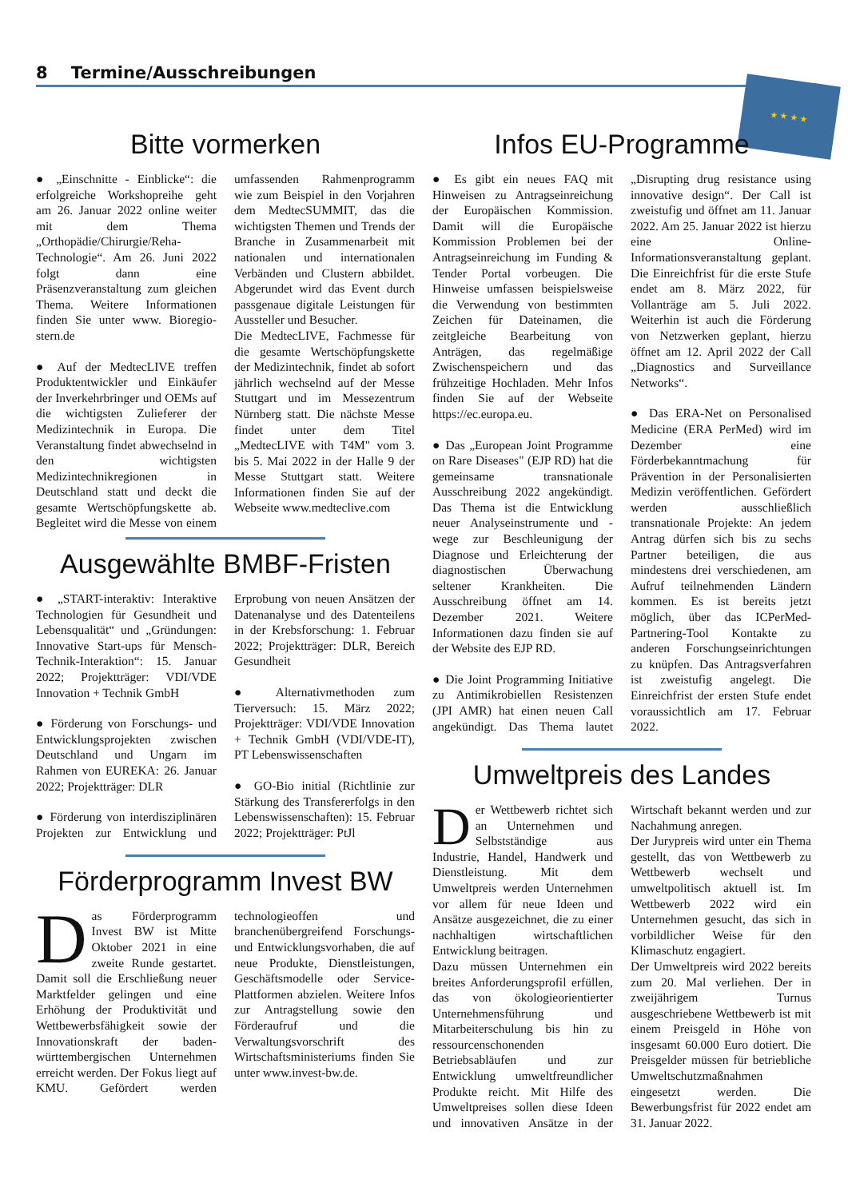8 Termine/Ausschreibungen ★ ★ ★ ★
Bitte vormerken
● „Einschnitte - Einblicke“: die erfolgreiche Workshopreihe geht am 26. Januar 2022 online weiter mit dem Thema „Orthopädie/Chirurgie/Reha-Technologie“. Am 26. Juni 2022 folgt dann eine Präsenzveranstaltung zum gleichen Thema. Weitere Informationen finden Sie unter www. Bioregio-stern.de
● Auf der MedtecLIVE treffen Produktentwickler und Einkäufer der Inverkehrbringer und OEMs auf die wichtigsten Zulieferer der Medizintechnik in Europa. Die Veranstaltung findet abwechselnd in den wichtigsten Medizintechnikregionen in Deutschland statt und deckt die gesamte Wertschöpfungskette ab. Begleitet wird die Messe von einem umfassenden Rahmenprogramm wie zum Beispiel in den Vorjahren dem MedtecSUMMIT, das die wichtigsten Themen und Trends der Branche in Zusammenarbeit mit nationalen und internationalen Verbänden und Clustern abbildet. Abgerundet wird das Event durch passgenaue digitale Leistungen für Aussteller und Besucher.
Die MedtecLIVE, Fachmesse für die gesamte Wertschöpfungskette der Medizintechnik, findet ab sofort jährlich wechselnd auf der Messe Stuttgart und im Messezentrum Nürnberg statt. Die nächste Messe findet unter dem Titel „MedtecLIVE with T4M" vom 3. bis 5. Mai 2022 in der Halle 9 der Messe Stuttgart statt. Weitere Informationen finden Sie auf der Webseite www.medteclive.com
Ausgewählte BMBF-Fristen
● „START-interaktiv: Interaktive Technologien für Gesundheit und Lebensqualität“ und „Gründungen: Innovative Start-ups für Mensch-Technik-Interaktion“: 15. Januar 2022; Projektträger: VDI/VDE Innovation + Technik GmbH
● Förderung von Forschungs- und Entwicklungsprojekten zwischen Deutschland und Ungarn im Rahmen von EUREKA: 26. Januar 2022; Projektträger: DLR
● Förderung von interdisziplinären Projekten zur Entwicklung und Erprobung von neuen Ansätzen der Datenanalyse und des Datenteilens in der Krebsforschung: 1. Februar 2022; Projektträger: DLR, Bereich Gesundheit
● Alternativmethoden zum Tierversuch: 15. März 2022; Projektträger: VDI/VDE Innovation + Technik GmbH (VDI/VDE-IT), PT Lebenswissenschaften
● GO-Bio initial (Richtlinie zur Stärkung des Transfererfolgs in den Lebenswissenschaften): 15. Februar 2022; Projektträger: PtJl
Förderprogramm Invest BW
Das Förderprogramm Invest BW ist Mitte Oktober 2021 in eine zweite Runde gestartet. Damit soll die Erschließung neuer Marktfelder gelingen und eine Erhöhung der Produktivität und Wettbewerbsfähigkeit sowie der Innovationskraft der baden-württembergischen Unternehmen erreicht werden. Der Fokus liegt auf KMU. Gefördert werden technologieoffen und branchenübergreifend Forschungs- und Entwicklungsvorhaben, die auf neue Produkte, Dienstleistungen, Geschäftsmodelle oder Service-Plattformen abzielen. Weitere Infos zur Antragstellung sowie den Förderaufruf und die Verwaltungsvorschrift des Wirtschaftsministeriums finden Sie unter www.invest-bw.de.
Infos EU-Programme
● Es gibt ein neues FAQ mit Hinweisen zu Antragseinreichung der Europäischen Kommission. Damit will die Europäische Kommission Problemen bei der Antragseinreichung im Funding & Tender Portal vorbeugen. Die Hinweise umfassen beispielsweise die Verwendung von bestimmten Zeichen für Dateinamen, die zeitgleiche Bearbeitung von Anträgen, das regelmäßige Zwischenspeichern und das frühzeitige Hochladen. Mehr Infos finden Sie auf der Webseite https://ec.europa.eu.
● Das „European Joint Programme on Rare Diseases" (EJP RD) hat die gemeinsame transnationale Ausschreibung 2022 angekündigt. Das Thema ist die Entwicklung neuer Analyseinstrumente und -wege zur Beschleunigung der Diagnose und Erleichterung der diagnostischen Überwachung seltener Krankheiten. Die Ausschreibung öffnet am 14. Dezember 2021. Weitere Informationen dazu finden sie auf der Website des EJP RD.
● Die Joint Programming Initiative zu Antimikrobiellen Resistenzen (JPI AMR) hat einen neuen Call angekündigt. Das Thema lautet „Disrupting drug resistance using innovative design“. Der Call ist zweistufig und öffnet am 11. Januar 2022. Am 25. Januar 2022 ist hierzu eine Online-Informationsveranstaltung geplant. Die Einreichfrist für die erste Stufe endet am 8. März 2022, für Vollanträge am 5. Juli 2022. Weiterhin ist auch die Förderung von Netzwerken geplant, hierzu öffnet am 12. April 2022 der Call „Diagnostics and Surveillance Networks“.
● Das ERA-Net on Personalised Medicine (ERA PerMed) wird im Dezember eine Förderbekanntmachung für Prävention in der Personalisierten Medizin veröffentlichen. Gefördert werden ausschließlich transnationale Projekte: An jedem Antrag dürfen sich bis zu sechs Partner beteiligen, die aus mindestens drei verschiedenen, am Aufruf teilnehmenden Ländern kommen. Es ist bereits jetzt möglich, über das ICPerMed-Partnering-Tool Kontakte zu anderen Forschungseinrichtungen zu knüpfen. Das Antragsverfahren ist zweistufig angelegt. Die Einreichfrist der ersten Stufe endet voraussichtlich am 17. Februar 2022.
Umweltpreis des Landes
Der Wettbewerb richtet sich an Unternehmen und Selbstständige aus Industrie, Handel, Handwerk und Dienstleistung. Mit dem Umweltpreis werden Unternehmen vor allem für neue Ideen und Ansätze ausgezeichnet, die zu einer nachhaltigen wirtschaftlichen Entwicklung beitragen.
Dazu müssen Unternehmen ein breites Anforderungsprofil erfüllen, das von ökologieorientierter Unternehmensführung und Mitarbeiterschulung bis hin zu ressourcenschonenden Betriebsabläufen und zur Entwicklung umweltfreundlicher Produkte reicht. Mit Hilfe des Umweltpreises sollen diese Ideen und innovativen Ansätze in der Wirtschaft bekannt werden und zur Nachahmung anregen.
Der Jurypreis wird unter ein Thema gestellt, das von Wettbewerb zu Wettbewerb wechselt und umweltpolitisch aktuell ist. Im Wettbewerb 2022 wird ein Unternehmen gesucht, das sich in vorbildlicher Weise für den Klimaschutz engagiert.
Der Umweltpreis wird 2022 bereits zum 20. Mal verliehen. Der in zweijährigem Turnus ausgeschriebene Wettbewerb ist mit einem Preisgeld in Höhe von insgesamt 60.000 Euro dotiert. Die Preisgelder müssen für betriebliche Umweltschutzmaßnahmen eingesetzt werden. Die Bewerbungsfrist für 2022 endet am 31. Januar 2022.